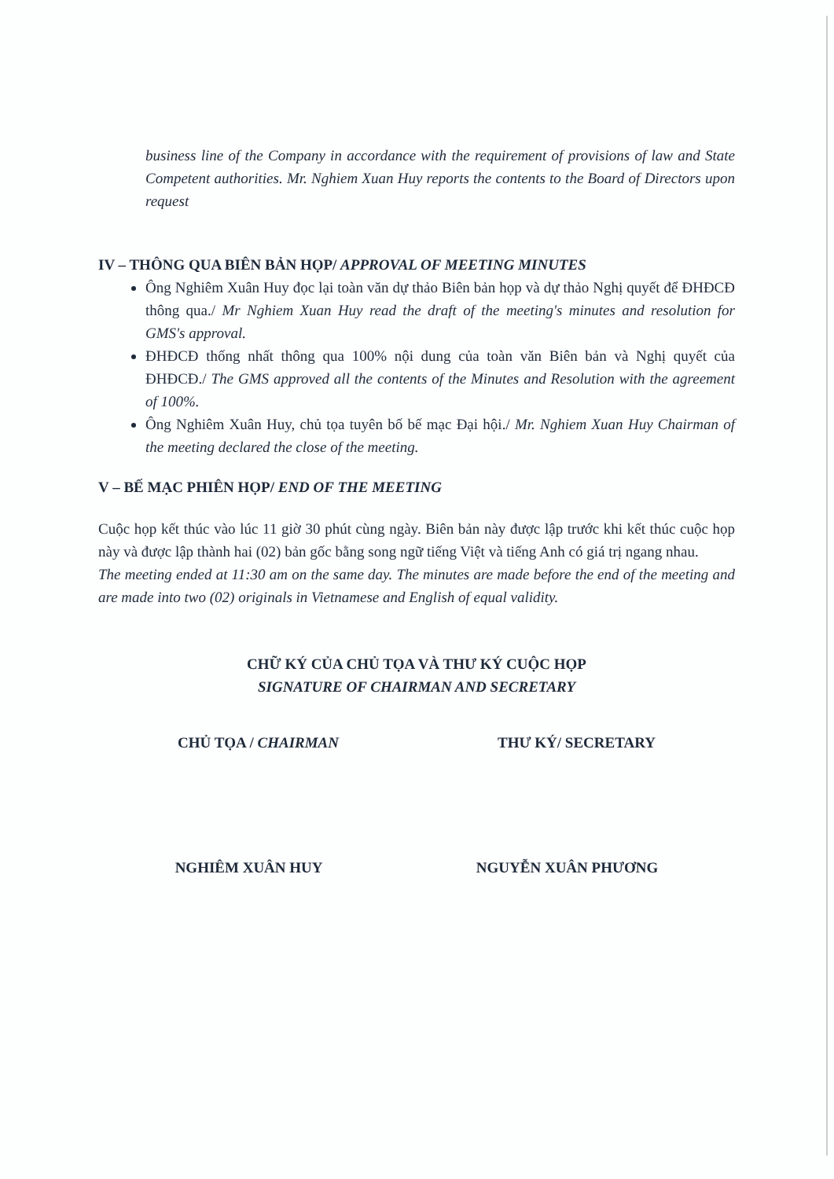business line of the Company in accordance with the requirement of provisions of law and State Competent authorities. Mr. Nghiem Xuan Huy reports the contents to the Board of Directors upon request
IV – THÔNG QUA BIÊN BẢN HỌP/ APPROVAL OF MEETING MINUTES
Ông Nghiêm Xuân Huy đọc lại toàn văn dự thảo Biên bản họp và dự thảo Nghị quyết để ĐHĐCĐ thông qua./ Mr Nghiem Xuan Huy read the draft of the meeting's minutes and resolution for GMS's approval.
ĐHĐCĐ thống nhất thông qua 100% nội dung của toàn văn Biên bản và Nghị quyết của ĐHĐCĐ./ The GMS approved all the contents of the Minutes and Resolution with the agreement of 100%.
Ông Nghiêm Xuân Huy, chủ tọa tuyên bố bế mạc Đại hội./ Mr. Nghiem Xuan Huy Chairman of the meeting declared the close of the meeting.
V – BẾ MẠC PHIÊN HỌP/ END OF THE MEETING
Cuộc họp kết thúc vào lúc 11 giờ 30 phút cùng ngày. Biên bản này được lập trước khi kết thúc cuộc họp này và được lập thành hai (02) bản gốc bằng song ngữ tiếng Việt và tiếng Anh có giá trị ngang nhau.
The meeting ended at 11:30 am on the same day. The minutes are made before the end of the meeting and are made into two (02) originals in Vietnamese and English of equal validity.
CHỮ KÝ CỦA CHỦ TỌA VÀ THƯ KÝ CUỘC HỌP
SIGNATURE OF CHAIRMAN AND SECRETARY
CHỦ TỌA / CHAIRMAN THƯ KÝ/ SECRETARY
NGHIÊM XUÂN HUY NGUYỄN XUÂN PHƯƠNG